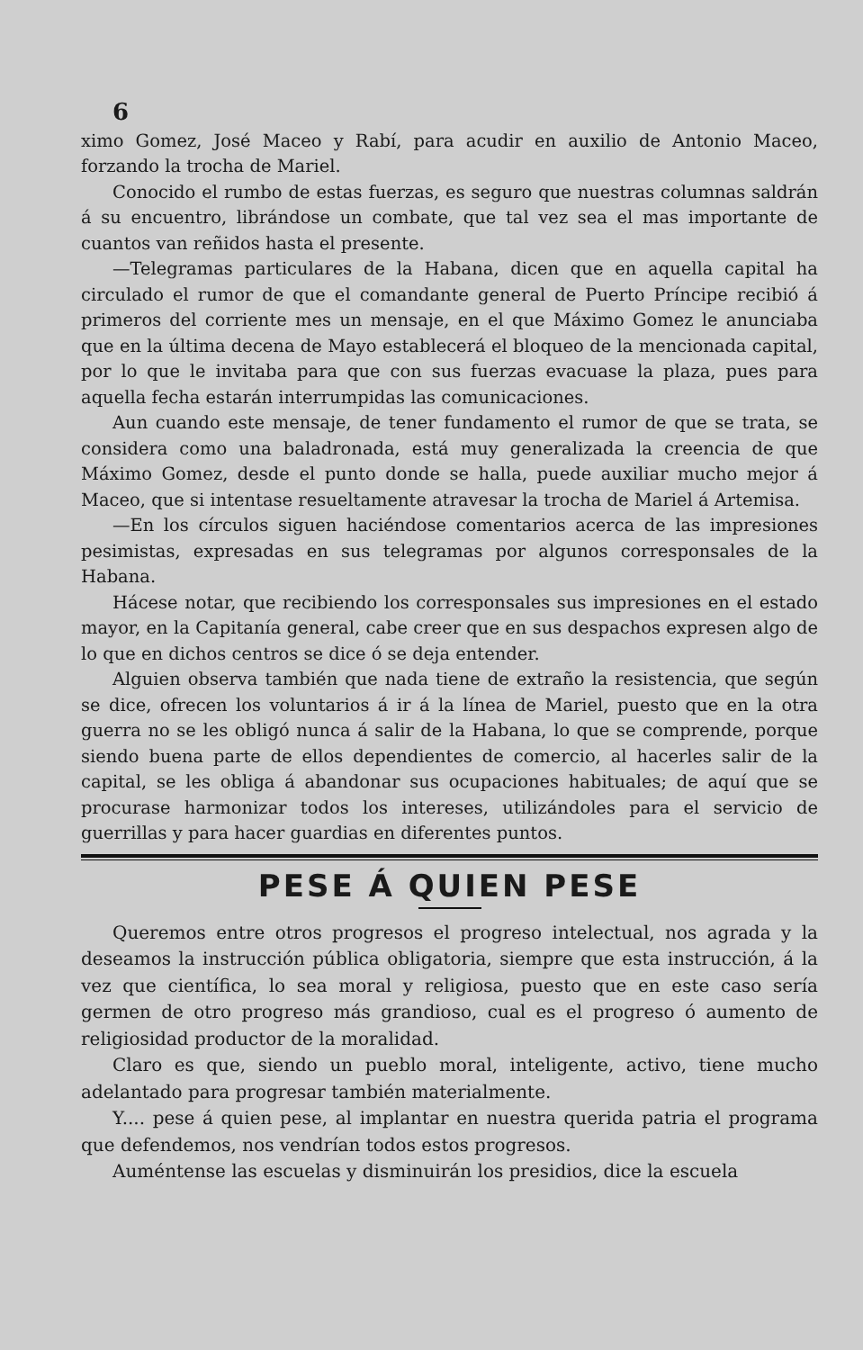6
ximo Gomez, José Maceo y Rabí, para acudir en auxilio de Antonio Maceo, forzando la trocha de Mariel.
Conocido el rumbo de estas fuerzas, es seguro que nuestras columnas saldrán á su encuentro, librándose un combate, que tal vez sea el mas importante de cuantos van reñidos hasta el presente.
—Telegramas particulares de la Habana, dicen que en aquella capital ha circulado el rumor de que el comandante general de Puerto Príncipe recibió á primeros del corriente mes un mensaje, en el que Máximo Gomez le anunciaba que en la última decena de Mayo establecerá el bloqueo de la mencionada capital, por lo que le invitaba para que con sus fuerzas evacuase la plaza, pues para aquella fecha estarán interrumpidas las comunicaciones.
Aun cuando este mensaje, de tener fundamento el rumor de que se trata, se considera como una baladronada, está muy generalizada la creencia de que Máximo Gomez, desde el punto donde se halla, puede auxiliar mucho mejor á Maceo, que si intentase resueltamente atravesar la trocha de Mariel á Artemisa.
—En los círculos siguen haciéndose comentarios acerca de las impresiones pesimistas, expresadas en sus telegramas por algunos corresponsales de la Habana.
Hácese notar, que recibiendo los corresponsales sus impresiones en el estado mayor, en la Capitanía general, cabe creer que en sus despachos expresen algo de lo que en dichos centros se dice ó se deja entender.
Alguien observa también que nada tiene de extraño la resistencia, que según se dice, ofrecen los voluntarios á ir á la línea de Mariel, puesto que en la otra guerra no se les obligó nunca á salir de la Habana, lo que se comprende, porque siendo buena parte de ellos dependientes de comercio, al hacerles salir de la capital, se les obliga á abandonar sus ocupaciones habituales; de aquí que se procurase harmonizar todos los intereses, utilizándoles para el servicio de guerrillas y para hacer guardias en diferentes puntos.
PESE Á QUIEN PESE
Queremos entre otros progresos el progreso intelectual, nos agrada y la deseamos la instrucción pública obligatoria, siempre que esta instrucción, á la vez que científica, lo sea moral y religiosa, puesto que en este caso sería germen de otro progreso más grandioso, cual es el progreso ó aumento de religiosidad productor de la moralidad.
Claro es que, siendo un pueblo moral, inteligente, activo, tiene mucho adelantado para progresar también materialmente.
Y.... pese á quien pese, al implantar en nuestra querida patria el programa que defendemos, nos vendrían todos estos progresos.
Auméntense las escuelas y disminuirán los presidios, dice la escuela